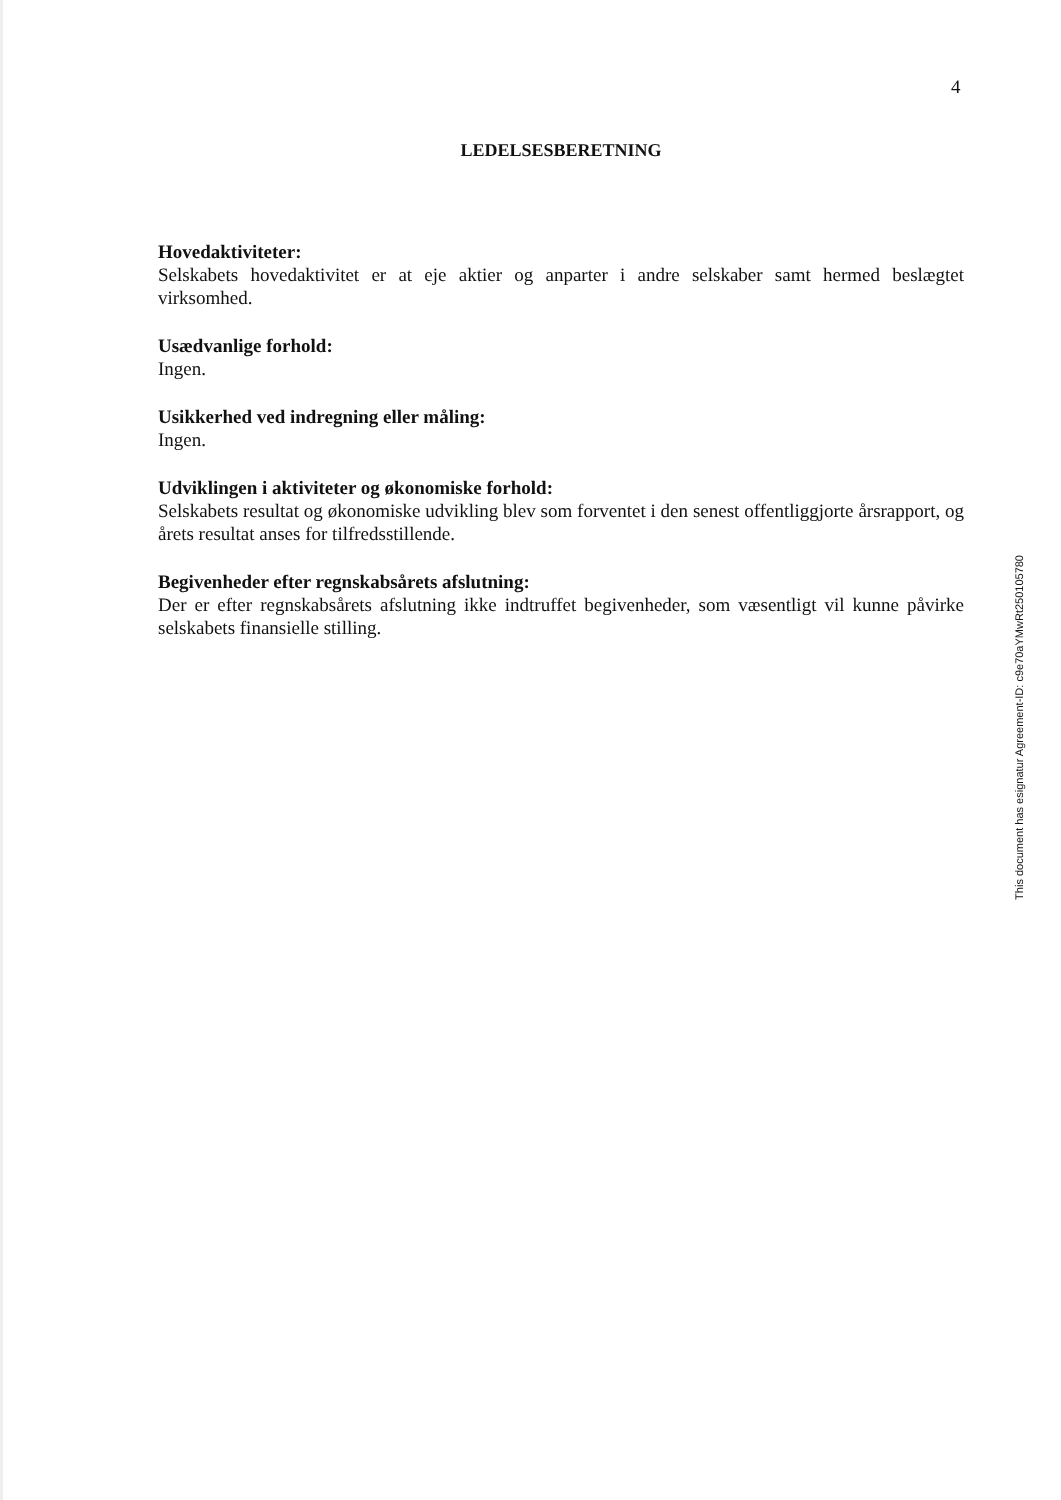4
LEDELSESBERETNING
Hovedaktiviteter:
Selskabets hovedaktivitet er at eje aktier og anparter i andre selskaber samt hermed beslægtet virksomhed.
Usædvanlige forhold:
Ingen.
Usikkerhed ved indregning eller måling:
Ingen.
Udviklingen i aktiviteter og økonomiske forhold:
Selskabets resultat og økonomiske udvikling blev som forventet i den senest offentliggjorte årsrapport, og årets resultat anses for tilfredsstillende.
Begivenheder efter regnskabsårets afslutning:
Der er efter regnskabsårets afslutning ikke indtruffet begivenheder, som væsentligt vil kunne påvirke selskabets finansielle stilling.
This document has esignatur Agreement-ID: c9e70aYMwRt250105780